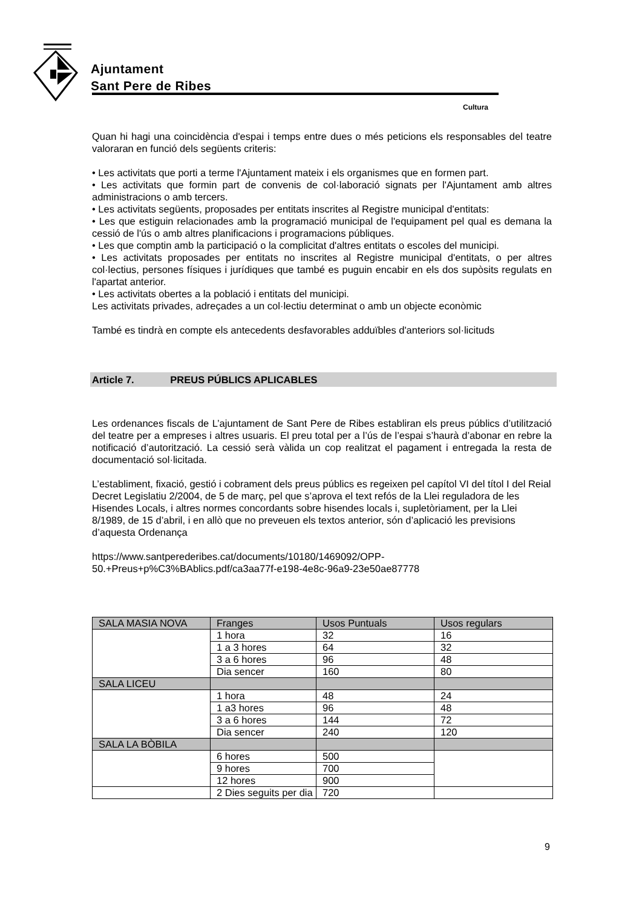Ajuntament
Sant Pere de Ribes
Cultura
Quan hi hagi una coincidència d'espai i temps entre dues o més peticions els responsables del teatre valoraran en funció dels següents criteris:
• Les activitats que porti a terme l'Ajuntament mateix i els organismes que en formen part.
• Les activitats que formin part de convenis de col·laboració signats per l'Ajuntament amb altres administracions o amb tercers.
• Les activitats següents, proposades per entitats inscrites al Registre municipal d'entitats:
• Les que estiguin relacionades amb la programació municipal de l'equipament pel qual es demana la cessió de l'ús o amb altres planificacions i programacions públiques.
• Les que comptin amb la participació o la complicitat d'altres entitats o escoles del municipi.
• Les activitats proposades per entitats no inscrites al Registre municipal d'entitats, o per altres col·lectius, persones físiques i jurídiques que també es puguin encabir en els dos supòsits regulats en l'apartat anterior.
• Les activitats obertes a la població i entitats del municipi.
Les activitats privades, adreçades a un col·lectiu determinat o amb un objecte econòmic
També es tindrà en compte els antecedents desfavorables adduïbles d'anteriors sol·licituds
Article 7. PREUS PÚBLICS APLICABLES
Les ordenances fiscals de L’ajuntament de Sant Pere de Ribes establiran els preus públics d’utilització del teatre per a empreses i altres usuaris. El preu total per a l’ús de l’espai s’haurà d’abonar en rebre la notificació d’autorització. La cessió serà vàlida un cop realitzat el pagament i entregada la resta de documentació sol·licitada.
L’establiment, fixació, gestió i cobrament dels preus públics es regeixen pel capítol VI del títol I del Reial Decret Legislatiu 2/2004, de 5 de març, pel que s’aprova el text refós de la Llei reguladora de les Hisendes Locals, i altres normes concordants sobre hisendes locals i, supletòriament, per la Llei 8/1989, de 15 d’abril, i en allò que no preveuen els textos anterior, són d’aplicació les previsions d’aquesta Ordenança
https://www.santperederibes.cat/documents/10180/1469092/OPP-
50.+Preus+p%C3%BAblics.pdf/ca3aa77f-e198-4e8c-96a9-23e50ae87778
| SALA MASIA NOVA | Franges | Usos Puntuals | Usos regulars |
| | 1 hora | 32 | 16 |
| | 1 a 3 hores | 64 | 32 |
| | 3 a 6 hores | 96 | 48 |
| | Dia sencer | 160 | 80 |
| SALA LICEU | | | |
| | 1 hora | 48 | 24 |
| | 1 a3 hores | 96 | 48 |
| | 3 a 6 hores | 144 | 72 |
| | Dia sencer | 240 | 120 |
| SALA LA BÒBILA | | | |
| | 6 hores | 500 | |
| | 9 hores | 700 | |
| | 12 hores | 900 | |
| | 2 Dies seguits per dia | 720 | |
9